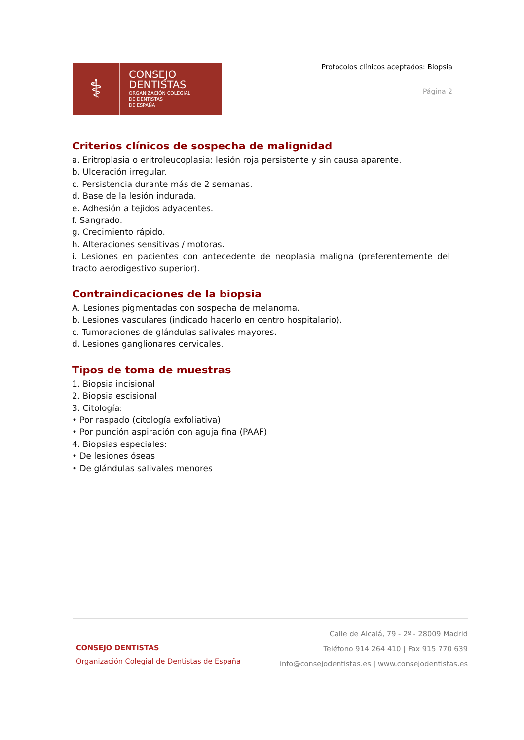⚕
CONSEJO
DENTISTAS
ORGANIZACIÓN COLEGIAL
DE DENTISTAS
DE ESPAÑA
Protocolos clínicos aceptados: Biopsia
Página 2
Criterios clínicos de sospecha de malignidad
a. Eritroplasia o eritroleucoplasia: lesión roja persistente y sin causa aparente.
b. Ulceración irregular.
c. Persistencia durante más de 2 semanas.
d. Base de la lesión indurada.
e. Adhesión a tejidos adyacentes.
f. Sangrado.
g. Crecimiento rápido.
h. Alteraciones sensitivas / motoras.
i. Lesiones en pacientes con antecedente de neoplasia maligna (preferentemente del tracto aerodigestivo superior).
Contraindicaciones de la biopsia
A. Lesiones pigmentadas con sospecha de melanoma.
b. Lesiones vasculares (indicado hacerlo en centro hospitalario).
c. Tumoraciones de glándulas salivales mayores.
d. Lesiones ganglionares cervicales.
Tipos de toma de muestras
1. Biopsia incisional
2. Biopsia escisional
3. Citología:
• Por raspado (citología exfoliativa)
• Por punción aspiración con aguja fina (PAAF)
4. Biopsias especiales:
• De lesiones óseas
• De glándulas salivales menores
CONSEJO DENTISTAS
Organización Colegial de Dentistas de España
Calle de Alcalá, 79 - 2º - 28009 Madrid
Teléfono 914 264 410 | Fax 915 770 639
info@consejodentistas.es | www.consejodentistas.es